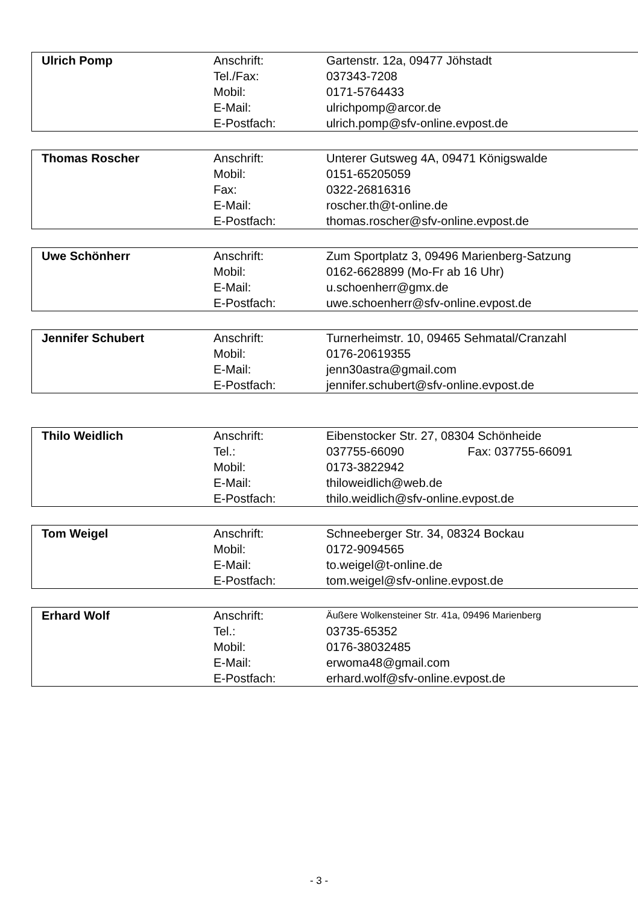| Ulrich Pomp | Anschrift: | Gartenstr. 12a, 09477 Jöhstadt |
| | Tel./Fax: | 037343-7208 |
| | Mobil: | 0171-5764433 |
| | E-Mail: | ulrichpomp@arcor.de |
| | E-Postfach: | ulrich.pomp@sfv-online.evpost.de |
| Thomas Roscher | Anschrift: | Unterer Gutsweg 4A, 09471 Königswalde |
| | Mobil: | 0151-65205059 |
| | Fax: | 0322-26816316 |
| | E-Mail: | roscher.th@t-online.de |
| | E-Postfach: | thomas.roscher@sfv-online.evpost.de |
| Uwe Schönherr | Anschrift: | Zum Sportplatz 3, 09496 Marienberg-Satzung |
| | Mobil: | 0162-6628899 (Mo-Fr ab 16 Uhr) |
| | E-Mail: | u.schoenherr@gmx.de |
| | E-Postfach: | uwe.schoenherr@sfv-online.evpost.de |
| Jennifer Schubert | Anschrift: | Turnerheimstr. 10, 09465 Sehmatal/Cranzahl |
| | Mobil: | 0176-20619355 |
| | E-Mail: | jenn30astra@gmail.com |
| | E-Postfach: | jennifer.schubert@sfv-online.evpost.de |
| Thilo Weidlich | Anschrift: | Eibenstocker Str. 27, 08304 Schönheide |
| | Tel.: | 037755-66090 Fax: 037755-66091 |
| | Mobil: | 0173-3822942 |
| | E-Mail: | thiloweidlich@web.de |
| | E-Postfach: | thilo.weidlich@sfv-online.evpost.de |
| Tom Weigel | Anschrift: | Schneeberger Str. 34, 08324 Bockau |
| | Mobil: | 0172-9094565 |
| | E-Mail: | to.weigel@t-online.de |
| | E-Postfach: | tom.weigel@sfv-online.evpost.de |
| Erhard Wolf | Anschrift: | Äußere Wolkensteiner Str. 41a, 09496 Marienberg |
| | Tel.: | 03735-65352 |
| | Mobil: | 0176-38032485 |
| | E-Mail: | erwoma48@gmail.com |
| | E-Postfach: | erhard.wolf@sfv-online.evpost.de |
- 3 -